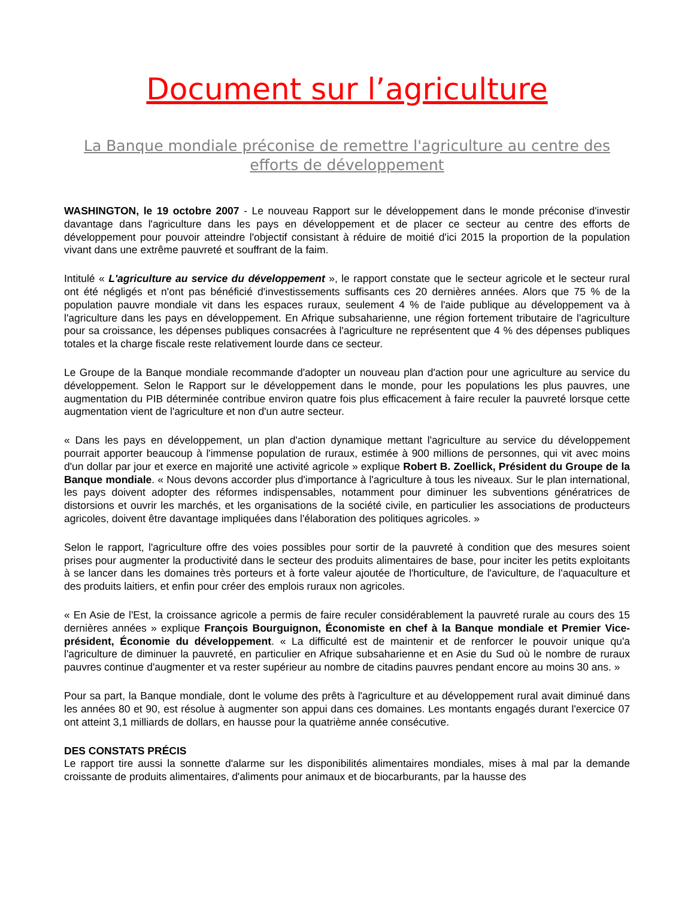Document sur l’agriculture
La Banque mondiale préconise de remettre l'agriculture au centre des efforts de développement
WASHINGTON, le 19 octobre 2007 - Le nouveau Rapport sur le développement dans le monde préconise d'investir davantage dans l'agriculture dans les pays en développement et de placer ce secteur au centre des efforts de développement pour pouvoir atteindre l'objectif consistant à réduire de moitié d'ici 2015 la proportion de la population vivant dans une extrême pauvreté et souffrant de la faim.
Intitulé « L'agriculture au service du développement », le rapport constate que le secteur agricole et le secteur rural ont été négligés et n'ont pas bénéficié d'investissements suffisants ces 20 dernières années. Alors que 75 % de la population pauvre mondiale vit dans les espaces ruraux, seulement 4 % de l'aide publique au développement va à l'agriculture dans les pays en développement. En Afrique subsaharienne, une région fortement tributaire de l'agriculture pour sa croissance, les dépenses publiques consacrées à l'agriculture ne représentent que 4 % des dépenses publiques totales et la charge fiscale reste relativement lourde dans ce secteur.
Le Groupe de la Banque mondiale recommande d'adopter un nouveau plan d'action pour une agriculture au service du développement. Selon le Rapport sur le développement dans le monde, pour les populations les plus pauvres, une augmentation du PIB déterminée contribue environ quatre fois plus efficacement à faire reculer la pauvreté lorsque cette augmentation vient de l'agriculture et non d'un autre secteur.
« Dans les pays en développement, un plan d'action dynamique mettant l'agriculture au service du développement pourrait apporter beaucoup à l'immense population de ruraux, estimée à 900 millions de personnes, qui vit avec moins d'un dollar par jour et exerce en majorité une activité agricole » explique Robert B. Zoellick, Président du Groupe de la Banque mondiale. « Nous devons accorder plus d'importance à l'agriculture à tous les niveaux. Sur le plan international, les pays doivent adopter des réformes indispensables, notamment pour diminuer les subventions génératrices de distorsions et ouvrir les marchés, et les organisations de la société civile, en particulier les associations de producteurs agricoles, doivent être davantage impliquées dans l'élaboration des politiques agricoles. »
Selon le rapport, l'agriculture offre des voies possibles pour sortir de la pauvreté à condition que des mesures soient prises pour augmenter la productivité dans le secteur des produits alimentaires de base, pour inciter les petits exploitants à se lancer dans les domaines très porteurs et à forte valeur ajoutée de l'horticulture, de l'aviculture, de l'aquaculture et des produits laitiers, et enfin pour créer des emplois ruraux non agricoles.
« En Asie de l'Est, la croissance agricole a permis de faire reculer considérablement la pauvreté rurale au cours des 15 dernières années » explique François Bourguignon, Économiste en chef à la Banque mondiale et Premier Vice-président, Économie du développement. « La difficulté est de maintenir et de renforcer le pouvoir unique qu'a l'agriculture de diminuer la pauvreté, en particulier en Afrique subsaharienne et en Asie du Sud où le nombre de ruraux pauvres continue d'augmenter et va rester supérieur au nombre de citadins pauvres pendant encore au moins 30 ans. »
Pour sa part, la Banque mondiale, dont le volume des prêts à l'agriculture et au développement rural avait diminué dans les années 80 et 90, est résolue à augmenter son appui dans ces domaines. Les montants engagés durant l'exercice 07 ont atteint 3,1 milliards de dollars, en hausse pour la quatrième année consécutive.
DES CONSTATS PRÉCIS
Le rapport tire aussi la sonnette d'alarme sur les disponibilités alimentaires mondiales, mises à mal par la demande croissante de produits alimentaires, d'aliments pour animaux et de biocarburants, par la hausse des